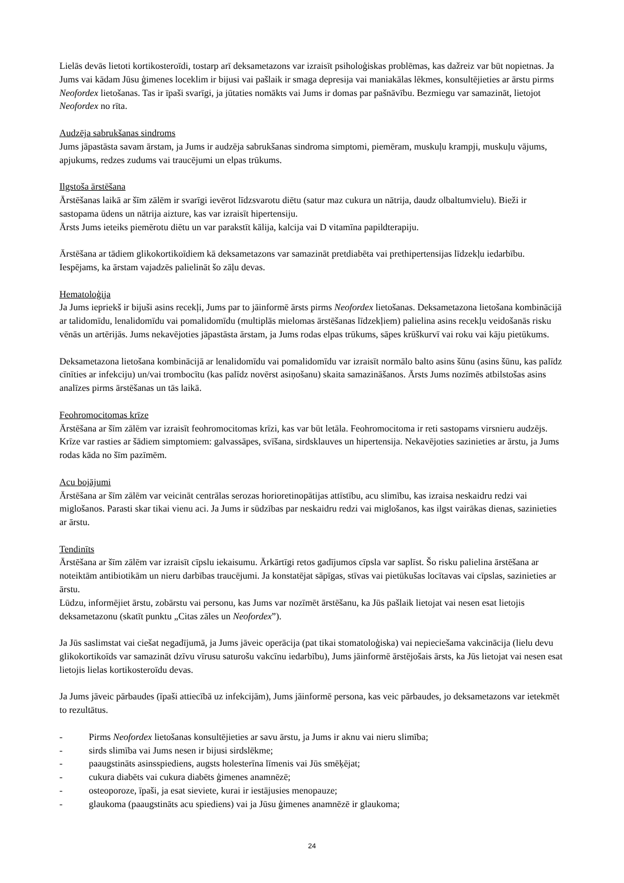Lielās devās lietoti kortikosteroīdi, tostarp arī deksametazons var izraisīt psiholoģiskas problēmas, kas dažreiz var būt nopietnas. Ja Jums vai kādam Jūsu ģimenes loceklim ir bijusi vai pašlaik ir smaga depresija vai maniakālas lēkmes, konsultējieties ar ārstu pirms Neofordex lietošanas. Tas ir īpaši svarīgi, ja jūtaties nomākts vai Jums ir domas par pašnāvību. Bezmiegu var samazināt, lietojot Neofordex no rīta.
Audzēja sabrukšanas sindroms
Jums jāpastāsta savam ārstam, ja Jums ir audzēja sabrukšanas sindroma simptomi, piemēram, muskuļu krampji, muskuļu vājums, apjukums, redzes zudums vai traucējumi un elpas trūkums.
Ilgstoša ārstēšana
Ārstēšanas laikā ar šīm zālēm ir svarīgi ievērot līdzsvarotu diētu (satur maz cukura un nātrija, daudz olbaltumvielu). Bieži ir sastopama ūdens un nātrija aizture, kas var izraisīt hipertensiju.
Ārsts Jums ieteiks piemērotu diētu un var parakstīt kālija, kalcija vai D vitamīna papildterapiju.
Ārstēšana ar tādiem glikokortikoīdiem kā deksametazons var samazināt pretdiabēta vai prethipertensijas līdzekļu iedarbību. Iespējams, ka ārstam vajadzēs palielināt šo zāļu devas.
Hematoloģija
Ja Jums iepriekš ir bijuši asins recekļi, Jums par to jāinformē ārsts pirms Neofordex lietošanas. Deksametazona lietošana kombinācijā ar talidomīdu, lenalidomīdu vai pomalidomīdu (multiplās mielomas ārstēšanas līdzekļiem) palielina asins recekļu veidošanās risku vēnās un artērijās. Jums nekavējoties jāpastāsta ārstam, ja Jums rodas elpas trūkums, sāpes krūškurvī vai roku vai kāju pietūkums.
Deksametazona lietošana kombinācijā ar lenalidomīdu vai pomalidomīdu var izraisīt normālo balto asins šūnu (asins šūnu, kas palīdz cīnīties ar infekciju) un/vai trombocītu (kas palīdz novērst asiņošanu) skaita samazināšanos. Ārsts Jums nozīmēs atbilstošas asins analīzes pirms ārstēšanas un tās laikā.
Feohromocitomas krīze
Ārstēšana ar šīm zālēm var izraisīt feohromocitomas krīzi, kas var būt letāla. Feohromocitoma ir reti sastopams virsnieru audzējs. Krīze var rasties ar šādiem simptomiem: galvassāpes, svīšana, sirdsklauves un hipertensija. Nekavējoties sazinieties ar ārstu, ja Jums rodas kāda no šīm pazīmēm.
Acu bojājumi
Ārstēšana ar šīm zālēm var veicināt centrālas serozas horioretinopātijas attīstību, acu slimību, kas izraisa neskaidru redzi vai miglošanos. Parasti skar tikai vienu aci. Ja Jums ir sūdzības par neskaidru redzi vai miglošanos, kas ilgst vairākas dienas, sazinieties ar ārstu.
Tendinīts
Ārstēšana ar šīm zālēm var izraisīt cīpslu iekaisumu. Ārkārtīgi retos gadījumos cīpsla var saplīst. Šo risku palielina ārstēšana ar noteiktām antibiotikām un nieru darbības traucējumi. Ja konstatējat sāpīgas, stīvas vai pietūkušas locītavas vai cīpslas, sazinieties ar ārstu.
Lūdzu, informējiet ārstu, zobārstu vai personu, kas Jums var nozīmēt ārstēšanu, ka Jūs pašlaik lietojat vai nesen esat lietojis deksametazonu (skatīt punktu „Citas zāles un Neofordex”).
Ja Jūs saslimstat vai ciešat negadījumā, ja Jums jāveic operācija (pat tikai stomatoloģiska) vai nepieciešama vakcinācija (lielu devu glikokortikoīds var samazināt dzīvu vīrusu saturošu vakcīnu iedarbību), Jums jāinformē ārstējošais ārsts, ka Jūs lietojat vai nesen esat lietojis lielas kortikosteroīdu devas.
Ja Jums jāveic pārbaudes (īpaši attiecībā uz infekcijām), Jums jāinformē persona, kas veic pārbaudes, jo deksametazons var ietekmēt to rezultātus.
- Pirms Neofordex lietošanas konsultējieties ar savu ārstu, ja Jums ir aknu vai nieru slimība;
- sirds slimība vai Jums nesen ir bijusi sirdslēkme;
- paaugstināts asinsspiediens, augsts holesterīna līmenis vai Jūs smēķējat;
- cukura diabēts vai cukura diabēts ģimenes anamnēzē;
- osteoporoze, īpaši, ja esat sieviete, kurai ir iestājusies menopauze;
- glaukoma (paaugstināts acu spiediens) vai ja Jūsu ģimenes anamnēzē ir glaukoma;
24